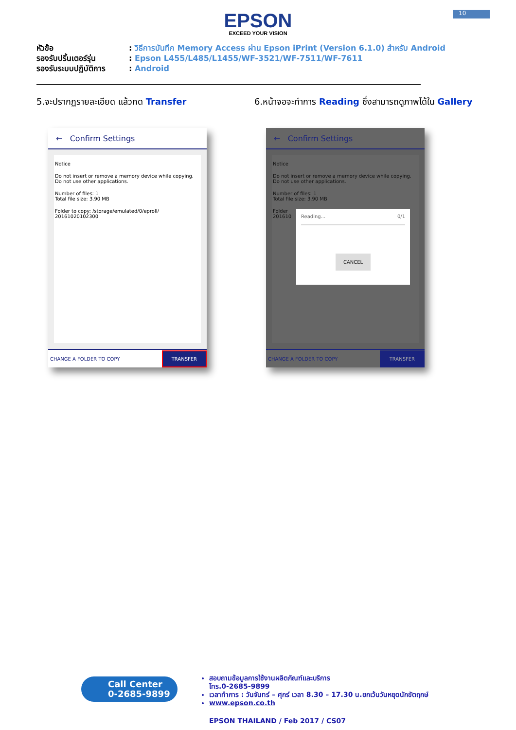10
EPSON
EXCEED YOUR VISION
หัวข้อ: วิธีการบันทึก Memory Access ผ่าน Epson iPrint (Version 6.1.0) สำหรับ Android
รองรับปริ้นเตอร์รุ่น: Epson L455/L485/L1455/WF-3521/WF-7511/WF-7611
รองรับระบบปฏิบัติการ: Android
5.จะปรากฏรายละเอียด แล้วกด Transfer 6.หน้าจอจะทำการ Reading ซึ่งสามารถดูภาพได้ใน Gallery
← Confirm Settings
Notice
Do not insert or remove a memory device while copying. Do not use other applications.
Number of files: 1
Total file size: 3.90 MB
Folder to copy: /storage/emulated/0/eproll/ 20161020102300
CHANGE A FOLDER TO COPY TRANSFER
← Confirm Settings
Notice
Do not insert or remove a memory device while copying. Do not use other applications.
Number of files: 1
Total file size: 3.90 MB
Folder
201610
Reading... 0/1
CANCEL
CHANGE A FOLDER TO COPY TRANSFER
Call Center
0-2685-9899
สอบถามข้อมูลการใช้งานผลิตภัณฑ์และบริการ
โทร.0-2685-9899
เวลาทำการ : วันจันทร์ – ศุกร์ เวลา 8.30 – 17.30 น.ยกเว้นวันหยุดนักขัตฤกษ์
www.epson.co.th
EPSON THAILAND / Feb 2017 / CS07